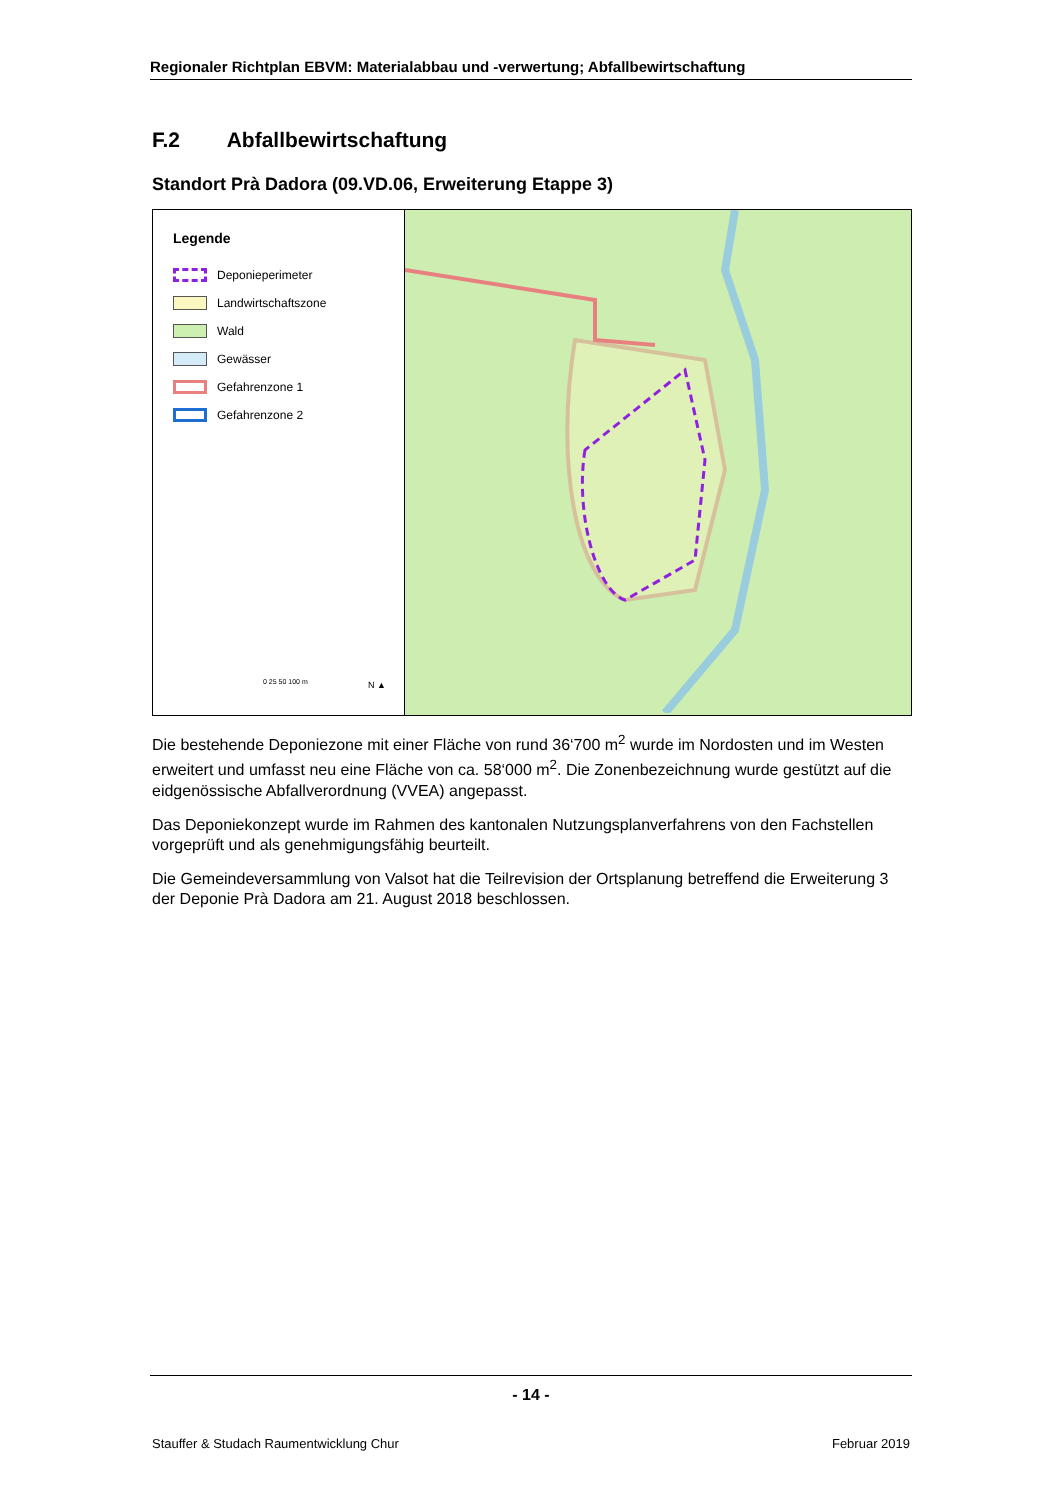Regionaler Richtplan EBVM: Materialabbau und -verwertung; Abfallbewirtschaftung
F.2 Abfallbewirtschaftung
Standort Prà Dadora (09.VD.06, Erweiterung Etappe 3)
Legende
Deponieperimeter
Landwirtschaftszone
Wald
Gewässer
Gefahrenzone 1
Gefahrenzone 2
0 25 50 100 m N ▲
Die bestehende Deponiezone mit einer Fläche von rund 36‘700 m<sup>2</sup> wurde im Nordosten und im Westen erweitert und umfasst neu eine Fläche von ca. 58‘000 m<sup>2</sup>. Die Zonenbezeichnung wurde gestützt auf die eidgenössische Abfallverordnung (VVEA) angepasst.
Das Deponiekonzept wurde im Rahmen des kantonalen Nutzungsplanverfahrens von den Fachstellen vorgeprüft und als genehmigungsfähig beurteilt.
Die Gemeindeversammlung von Valsot hat die Teilrevision der Ortsplanung betreffend die Erweiterung 3 der Deponie Prà Dadora am 21. August 2018 beschlossen.
- 14 -
Stauffer & Studach Raumentwicklung Chur Februar 2019